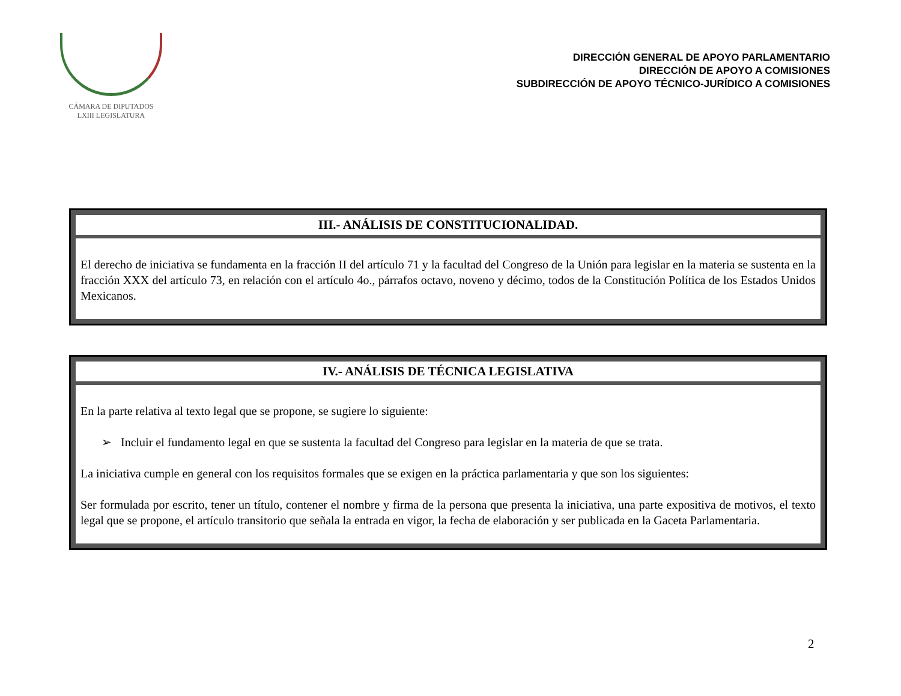CÁMARA DE DIPUTADOS
LXIII LEGISLATURA
DIRECCIÓN GENERAL DE APOYO PARLAMENTARIO
DIRECCIÓN DE APOYO A COMISIONES
SUBDIRECCIÓN DE APOYO TÉCNICO-JURÍDICO A COMISIONES
| III.- ANÁLISIS DE CONSTITUCIONALIDAD. |
| --- |
| El derecho de iniciativa se fundamenta en la fracción II del artículo 71 y la facultad del Congreso de la Unión para legislar en la materia se sustenta en la fracción XXX del artículo 73, en relación con el artículo 4o., párrafos octavo, noveno y décimo, todos de la Constitución Política de los Estados Unidos Mexicanos. |
| IV.- ANÁLISIS DE TÉCNICA LEGISLATIVA |
| --- |
| En la parte relativa al texto legal que se propone, se sugiere lo siguiente: ➢ Incluir el fundamento legal en que se sustenta la facultad del Congreso para legislar en la materia de que se trata. La iniciativa cumple en general con los requisitos formales que se exigen en la práctica parlamentaria y que son los siguientes: Ser formulada por escrito, tener un título, contener el nombre y firma de la persona que presenta la iniciativa, una parte expositiva de motivos, el texto legal que se propone, el artículo transitorio que señala la entrada en vigor, la fecha de elaboración y ser publicada en la Gaceta Parlamentaria. |
2